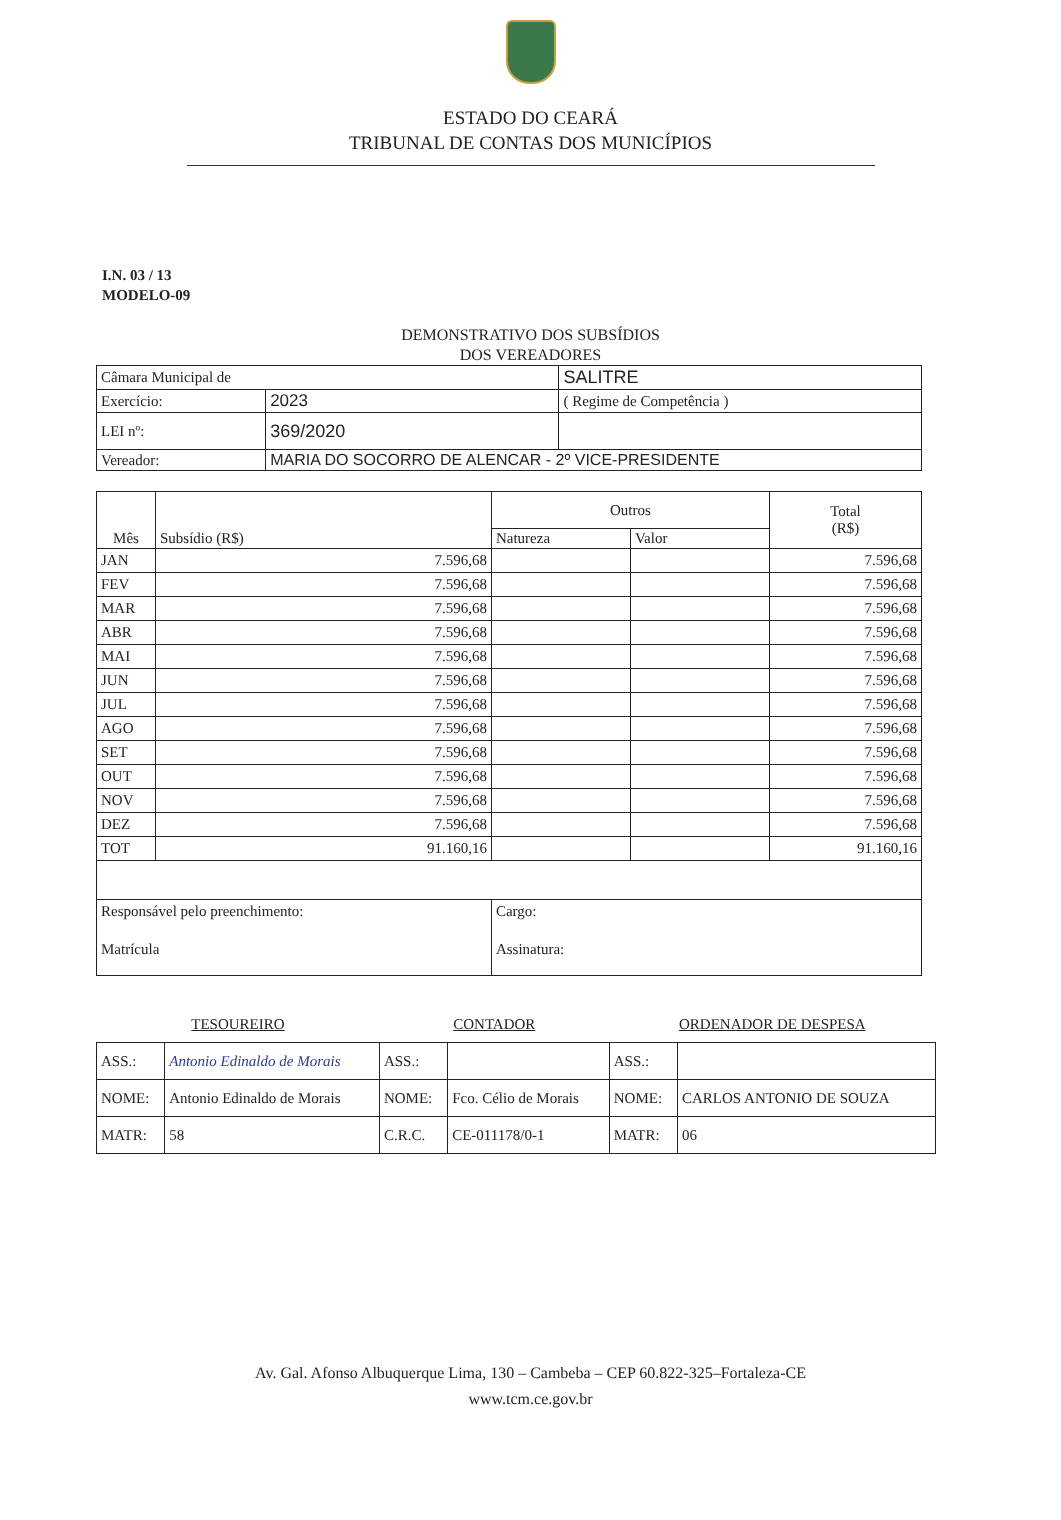ESTADO DO CEARÁ
TRIBUNAL DE CONTAS DOS MUNICÍPIOS
I.N. 03 / 13
MODELO-09
DEMONSTRATIVO DOS SUBSÍDIOS
DOS VEREADORES
| Câmara Municipal de | | SALITRE |
| Exercício: | 2023 | ( Regime de Competência ) |
| LEI nº: | 369/2020 | |
| Vereador: | MARIA DO SOCORRO DE ALENCAR - 2º VICE-PRESIDENTE | |
| Mês | Subsídio (R$) | Outros | | Total (R$) |
| --- | --- | --- | --- | --- |
| | | Natureza | Valor | |
| JAN | 7.596,68 | | | 7.596,68 |
| FEV | 7.596,68 | | | 7.596,68 |
| MAR | 7.596,68 | | | 7.596,68 |
| ABR | 7.596,68 | | | 7.596,68 |
| MAI | 7.596,68 | | | 7.596,68 |
| JUN | 7.596,68 | | | 7.596,68 |
| JUL | 7.596,68 | | | 7.596,68 |
| AGO | 7.596,68 | | | 7.596,68 |
| SET | 7.596,68 | | | 7.596,68 |
| OUT | 7.596,68 | | | 7.596,68 |
| NOV | 7.596,68 | | | 7.596,68 |
| DEZ | 7.596,68 | | | 7.596,68 |
| TOT | 91.160,16 | | | 91.160,16 |
| Responsável pelo preenchimento: | | Cargo: | | |
| Matrícula | | Assinatura: | | |
| TESOUREIRO | | CONTADOR | | ORDENADOR DE DESPESA | |
| ASS.: | Antonio Edinaldo de Morais | ASS.: | | ASS.: | |
| NOME: | Antonio Edinaldo de Morais | NOME: | Fco. Célio de Morais | NOME: | CARLOS ANTONIO DE SOUZA |
| MATR: | 58 | C.R.C. | CE-011178/0-1 | MATR: | 06 |
Av. Gal. Afonso Albuquerque Lima, 130 – Cambeba – CEP 60.822-325–Fortaleza-CE
www.tcm.ce.gov.br